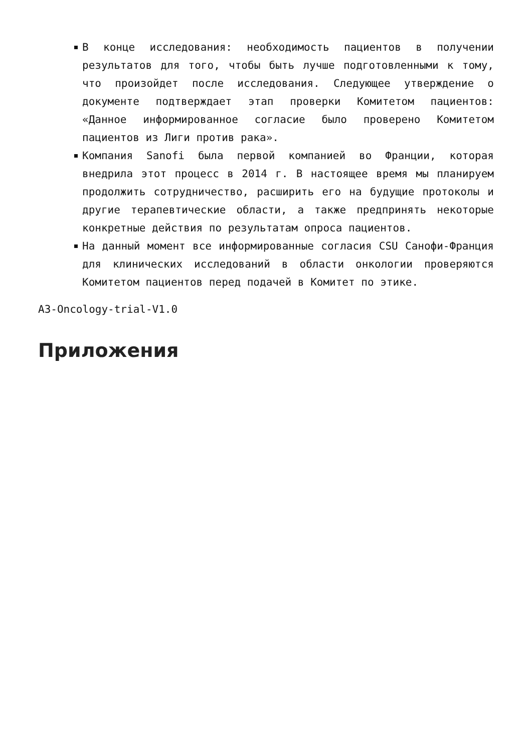В конце исследования: необходимость пациентов в получении результатов для того, чтобы быть лучше подготовленными к тому, что произойдет после исследования. Следующее утверждение о документе подтверждает этап проверки Комитетом пациентов: «Данное информированное согласие было проверено Комитетом пациентов из Лиги против рака».
Компания Sanofi была первой компанией во Франции, которая внедрила этот процесс в 2014 г. В настоящее время мы планируем продолжить сотрудничество, расширить его на будущие протоколы и другие терапевтические области, а также предпринять некоторые конкретные действия по результатам опроса пациентов.
На данный момент все информированные согласия CSU Санофи-Франция для клинических исследований в области онкологии проверяются Комитетом пациентов перед подачей в Комитет по этике.
A3-Oncology-trial-V1.0
Приложения